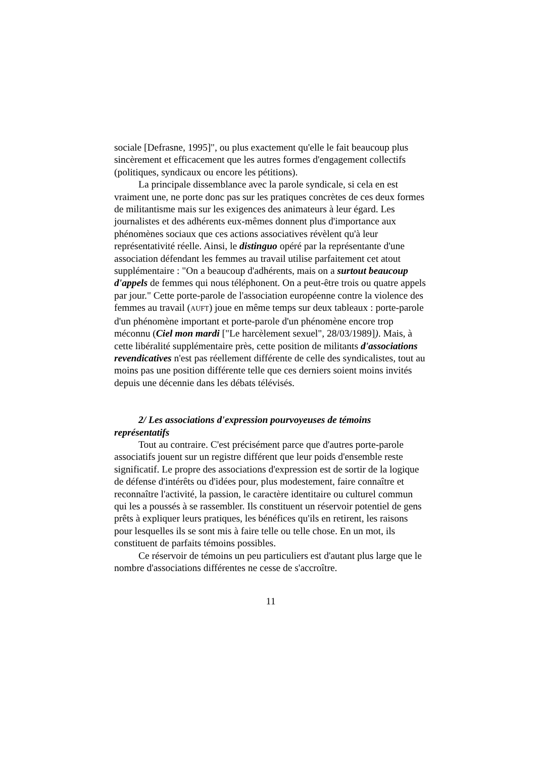sociale [Defrasne, 1995]", ou plus exactement qu'elle le fait beaucoup plus sincèrement et efficacement que les autres formes d'engagement collectifs (politiques, syndicaux ou encore les pétitions).
La principale dissemblance avec la parole syndicale, si cela en est vraiment une, ne porte donc pas sur les pratiques concrètes de ces deux formes de militantisme mais sur les exigences des animateurs à leur égard. Les journalistes et des adhérents eux-mêmes donnent plus d'importance aux phénomènes sociaux que ces actions associatives révèlent qu'à leur représentativité réelle. Ainsi, le distinguo opéré par la représentante d'une association défendant les femmes au travail utilise parfaitement cet atout supplémentaire : "On a beaucoup d'adhérents, mais on a surtout beaucoup d'appels de femmes qui nous téléphonent. On a peut-être trois ou quatre appels par jour." Cette porte-parole de l'association européenne contre la violence des femmes au travail (AUFT) joue en même temps sur deux tableaux : porte-parole d'un phénomène important et porte-parole d'un phénomène encore trop méconnu (Ciel mon mardi ["Le harcèlement sexuel", 28/03/1989]). Mais, à cette libéralité supplémentaire près, cette position de militants d'associations revendicatives n'est pas réellement différente de celle des syndicalistes, tout au moins pas une position différente telle que ces derniers soient moins invités depuis une décennie dans les débats télévisés.
2/ Les associations d'expression pourvoyeuses de témoins
représentatifs
Tout au contraire. C'est précisément parce que d'autres porte-parole associatifs jouent sur un registre différent que leur poids d'ensemble reste significatif. Le propre des associations d'expression est de sortir de la logique de défense d'intérêts ou d'idées pour, plus modestement, faire connaître et reconnaître l'activité, la passion, le caractère identitaire ou culturel commun qui les a poussés à se rassembler. Ils constituent un réservoir potentiel de gens prêts à expliquer leurs pratiques, les bénéfices qu'ils en retirent, les raisons pour lesquelles ils se sont mis à faire telle ou telle chose. En un mot, ils constituent de parfaits témoins possibles.
Ce réservoir de témoins un peu particuliers est d'autant plus large que le nombre d'associations différentes ne cesse de s'accroître.
11